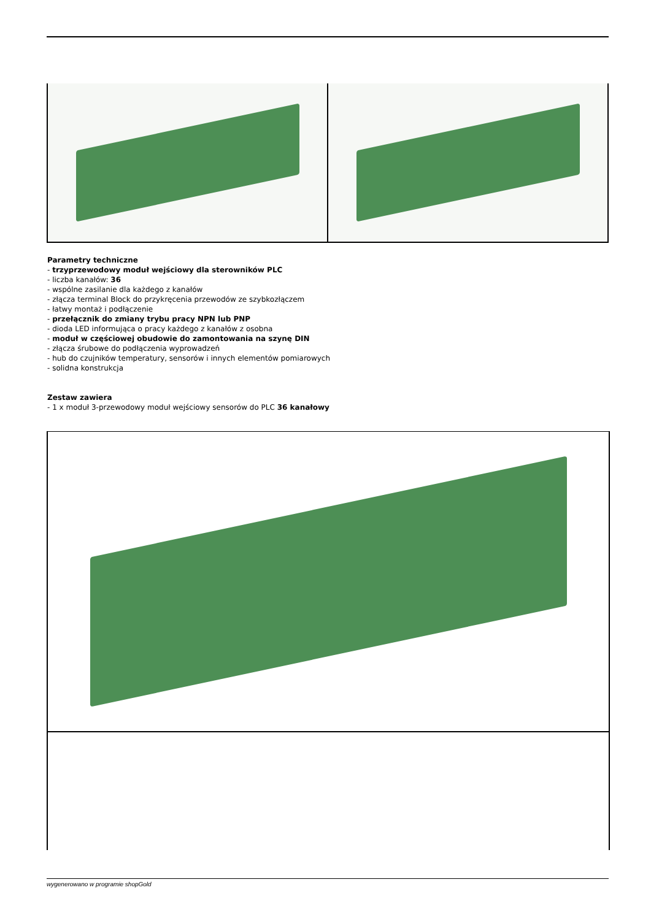Parametry techniczne
- trzyprzewodowy moduł wejściowy dla sterowników PLC
- liczba kanałów: 36
- wspólne zasilanie dla każdego z kanałów
- złącza terminal Block do przykręcenia przewodów ze szybkozłączem
- łatwy montaż i podłączenie
- przełącznik do zmiany trybu pracy NPN lub PNP
- dioda LED informująca o pracy każdego z kanałów z osobna
- moduł w częściowej obudowie do zamontowania na szynę DIN
- złącza śrubowe do podłączenia wyprowadzeń
- hub do czujników temperatury, sensorów i innych elementów pomiarowych
- solidna konstrukcja
Zestaw zawiera
- 1 x moduł 3-przewodowy moduł wejściowy sensorów do PLC 36 kanałowy
wygenerowano w programie shopGold